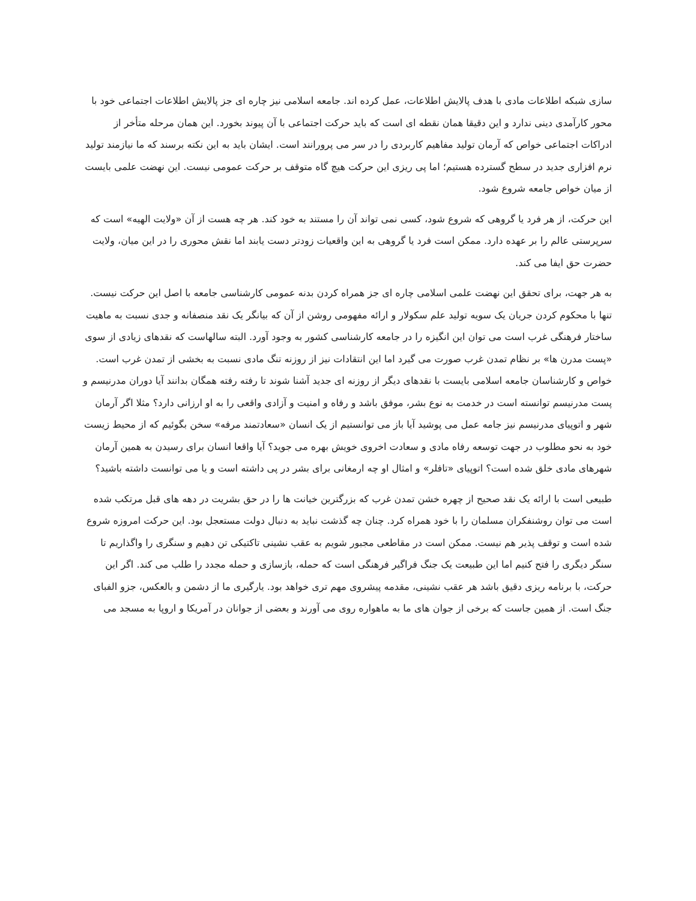سازی شبکه اطلاعات مادی با هدف پالایش اطلاعات، عمل کرده اند. جامعه اسلامی نیز چاره ای جز پالایش اطلاعات اجتماعی خود با محور کارآمدی دینی ندارد و این دقیقا همان نقطه ای است که باید حرکت اجتماعی با آن پیوند بخورد. این همان مرحله متأخر از ادراکات اجتماعی خواص که آرمان تولید مفاهیم کاربردی را در سر می پرورانند است. ایشان باید به این نکته برسند که ما نیازمند تولید نرم افزاری جدید در سطح گسترده هستیم؛ اما پی ریزی این حرکت هیچ گاه متوقف بر حرکت عمومی نیست. این نهضت علمی بایست از میان خواص جامعه شروع شود.
این حرکت، از هر فرد یا گروهی که شروع شود، کسی نمی تواند آن را مستند به خود کند. هر چه هست از آن «ولایت الهیه» است که سرپرستی عالم را بر عهده دارد. ممکن است فرد یا گروهی به این واقعیات زودتر دست یابند اما نقش محوری را در این میان، ولایت حضرت حق ایفا می کند.
به هر جهت، برای تحقق این نهضت علمی اسلامی چاره ای جز همراه کردن بدنه عمومی کارشناسی جامعه با اصل این حرکت نیست. تنها با محکوم کردن جریان یک سویه تولید علم سکولار و ارائه مفهومی روشن از آن که بیانگر یک نقد منصفانه و جدی نسبت به ماهیت ساختار فرهنگی غرب است می توان این انگیزه را در جامعه کارشناسی کشور به وجود آورد. البته سالهاست که نقدهای زیادی از سوی «پست مدرن ها» بر نظام تمدن غرب صورت می گیرد اما این انتقادات نیز از روزنه تنگ مادی نسبت به بخشی از تمدن غرب است. خواص و کارشناسان جامعه اسلامی بایست با نقدهای دیگر از روزنه ای جدید آشنا شوند تا رفته رفته همگان بدانند آیا دوران مدرنیسم و پست مدرنیسم توانسته است در خدمت به نوع بشر، موفق باشد و رفاه و امنیت و آزادی واقعی را به او ارزانی دارد؟ مثلا اگر آرمان شهر و اتوپیای مدرنیسم نیز جامه عمل می پوشید آیا باز می توانستیم از یک انسان «سعادتمند مرفه» سخن بگوئیم که از محیط زیست خود به نحو مطلوب در جهت توسعه رفاه مادی و سعادت اخروی خویش بهره می جوید؟ آیا واقعا انسان برای رسیدن به همین آرمان شهرهای مادی خلق شده است؟ اتوپیای «تافلر» و امثال او چه ارمغانی برای بشر در پی داشته است و یا می توانست داشته باشید؟
طبیعی است با ارائه یک نقد صحیح از چهره خشن تمدن غرب که بزرگترین خیانت ها را در حق بشریت در دهه های قبل مرتکب شده است می توان روشنفکران مسلمان را با خود همراه کرد. چنان چه گذشت نباید به دنبال دولت مستعجل بود. این حرکت امروزه شروع شده است و توقف پذیر هم نیست. ممکن است در مقاطعی مجبور شویم به عقب نشینی تاکتیکی تن دهیم و سنگری را واگذاریم تا سنگر دیگری را فتح کنیم اما این طبیعت یک جنگ فراگیر فرهنگی است که حمله، بازسازی و حمله مجدد را طلب می کند. اگر این حرکت، با برنامه ریزی دقیق باشد هر عقب نشینی، مقدمه پیشروی مهم تری خواهد بود. یارگیری ما از دشمن و بالعکس، جزو الفبای جنگ است. از همین جاست که برخی از جوان های ما به ماهواره روی می آورند و بعضی از جوانان در آمریکا و اروپا به مسجد می